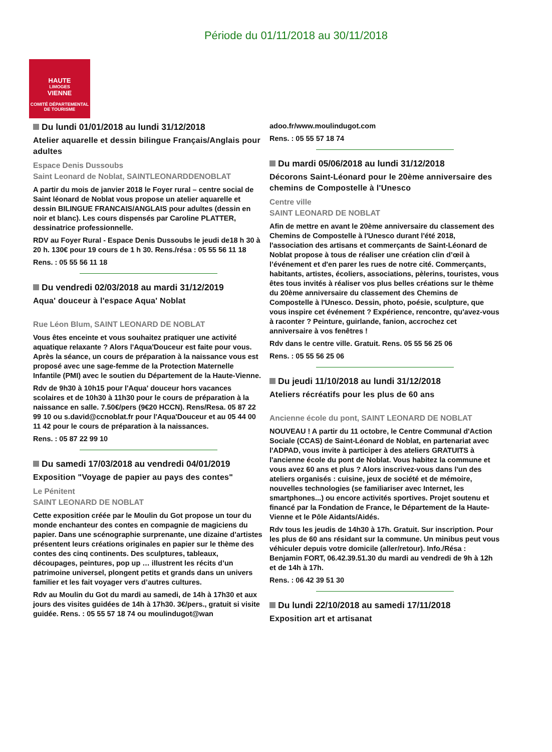Période du 01/11/2018 au 30/11/2018
HAUTE
LIMOGES
VIENNE
COMITÉ DÉPARTEMENTAL
DE TOURISME
Du lundi 01/01/2018 au lundi 31/12/2018
Atelier aquarelle et dessin bilingue Français/Anglais pour adultes
Espace Denis Dussoubs
Saint Leonard de Noblat, SAINTLEONARDDENOBLAT
A partir du mois de janvier 2018 le Foyer rural – centre social de Saint léonard de Noblat vous propose un atelier aquarelle et dessin BILINGUE FRANCAIS/ANGLAIS pour adultes (dessin en noir et blanc). Les cours dispensés par Caroline PLATTER, dessinatrice professionnelle.
RDV au Foyer Rural - Espace Denis Dussoubs le jeudi de18 h 30 à 20 h. 130€ pour 19 cours de 1 h 30. Rens./résa : 05 55 56 11 18
Rens. : 05 55 56 11 18
Du vendredi 02/03/2018 au mardi 31/12/2019
Aqua' douceur à l'espace Aqua' Noblat
Rue Léon Blum, SAINT LEONARD DE NOBLAT
Vous êtes enceinte et vous souhaitez pratiquer une activité aquatique relaxante ? Alors l'Aqua'Douceur est faite pour vous. Après la séance, un cours de préparation à la naissance vous est proposé avec une sage-femme de la Protection Maternelle Infantile (PMI) avec le soutien du Département de la Haute-Vienne.
Rdv de 9h30 à 10h15 pour l'Aqua' douceur hors vacances scolaires et de 10h30 à 11h30 pour le cours de préparation à la naissance en salle. 7.50€/pers (9€20 HCCN). Rens/Resa. 05 87 22 99 10 ou s.david@ccnoblat.fr pour l'Aqua'Douceur et au 05 44 00 11 42 pour le cours de préparation à la naissances.
Rens. : 05 87 22 99 10
Du samedi 17/03/2018 au vendredi 04/01/2019
Exposition "Voyage de papier au pays des contes"
Le Pénitent
SAINT LEONARD DE NOBLAT
Cette exposition créée par le Moulin du Got propose un tour du monde enchanteur des contes en compagnie de magiciens du papier. Dans une scénographie surprenante, une dizaine d’artistes présentent leurs créations originales en papier sur le thème des contes des cinq continents. Des sculptures, tableaux, découpages, peintures, pop up … illustrent les récits d’un patrimoine universel, plongent petits et grands dans un univers familier et les fait voyager vers d’autres cultures.
Rdv au Moulin du Got du mardi au samedi, de 14h à 17h30 et aux jours des visites guidées de 14h à 17h30. 3€/pers., gratuit si visite guidée. Rens. : 05 55 57 18 74 ou moulindugot@wan
adoo.fr/www.moulindugot.com
Rens. : 05 55 57 18 74
Du mardi 05/06/2018 au lundi 31/12/2018
Décorons Saint-Léonard pour le 20ème anniversaire des chemins de Compostelle à l'Unesco
Centre ville
SAINT LEONARD DE NOBLAT
Afin de mettre en avant le 20ème anniversaire du classement des Chemins de Compostelle à l'Unesco durant l'été 2018, l'association des artisans et commerçants de Saint-Léonard de Noblat propose à tous de réaliser une création clin d’œil à l’événement et d'en parer les rues de notre cité. Commerçants, habitants, artistes, écoliers, associations, pèlerins, touristes, vous êtes tous invités à réaliser vos plus belles créations sur le thème du 20ème anniversaire du classement des Chemins de Compostelle à l'Unesco. Dessin, photo, poésie, sculpture, que vous inspire cet événement ? Expérience, rencontre, qu'avez-vous à raconter ? Peinture, guirlande, fanion, accrochez cet anniversaire à vos fenêtres !
Rdv dans le centre ville. Gratuit. Rens. 05 55 56 25 06
Rens. : 05 55 56 25 06
Du jeudi 11/10/2018 au lundi 31/12/2018
Ateliers récréatifs pour les plus de 60 ans
Ancienne école du pont, SAINT LEONARD DE NOBLAT
NOUVEAU ! A partir du 11 octobre, le Centre Communal d'Action Sociale (CCAS) de Saint-Léonard de Noblat, en partenariat avec l'ADPAD, vous invite à participer à des ateliers GRATUITS à l'ancienne école du pont de Noblat. Vous habitez la commune et vous avez 60 ans et plus ? Alors inscrivez-vous dans l'un des ateliers organisés : cuisine, jeux de société et de mémoire, nouvelles technologies (se familiariser avec Internet, les smartphones...) ou encore activités sportives. Projet soutenu et financé par la Fondation de France, le Département de la Haute-Vienne et le Pôle Aidants/Aidés.
Rdv tous les jeudis de 14h30 à 17h. Gratuit. Sur inscription. Pour les plus de 60 ans résidant sur la commune. Un minibus peut vous véhiculer depuis votre domicile (aller/retour). Info./Résa : Benjamin FORT, 06.42.39.51.30 du mardi au vendredi de 9h à 12h et de 14h à 17h.
Rens. : 06 42 39 51 30
Du lundi 22/10/2018 au samedi 17/11/2018
Exposition art et artisanat